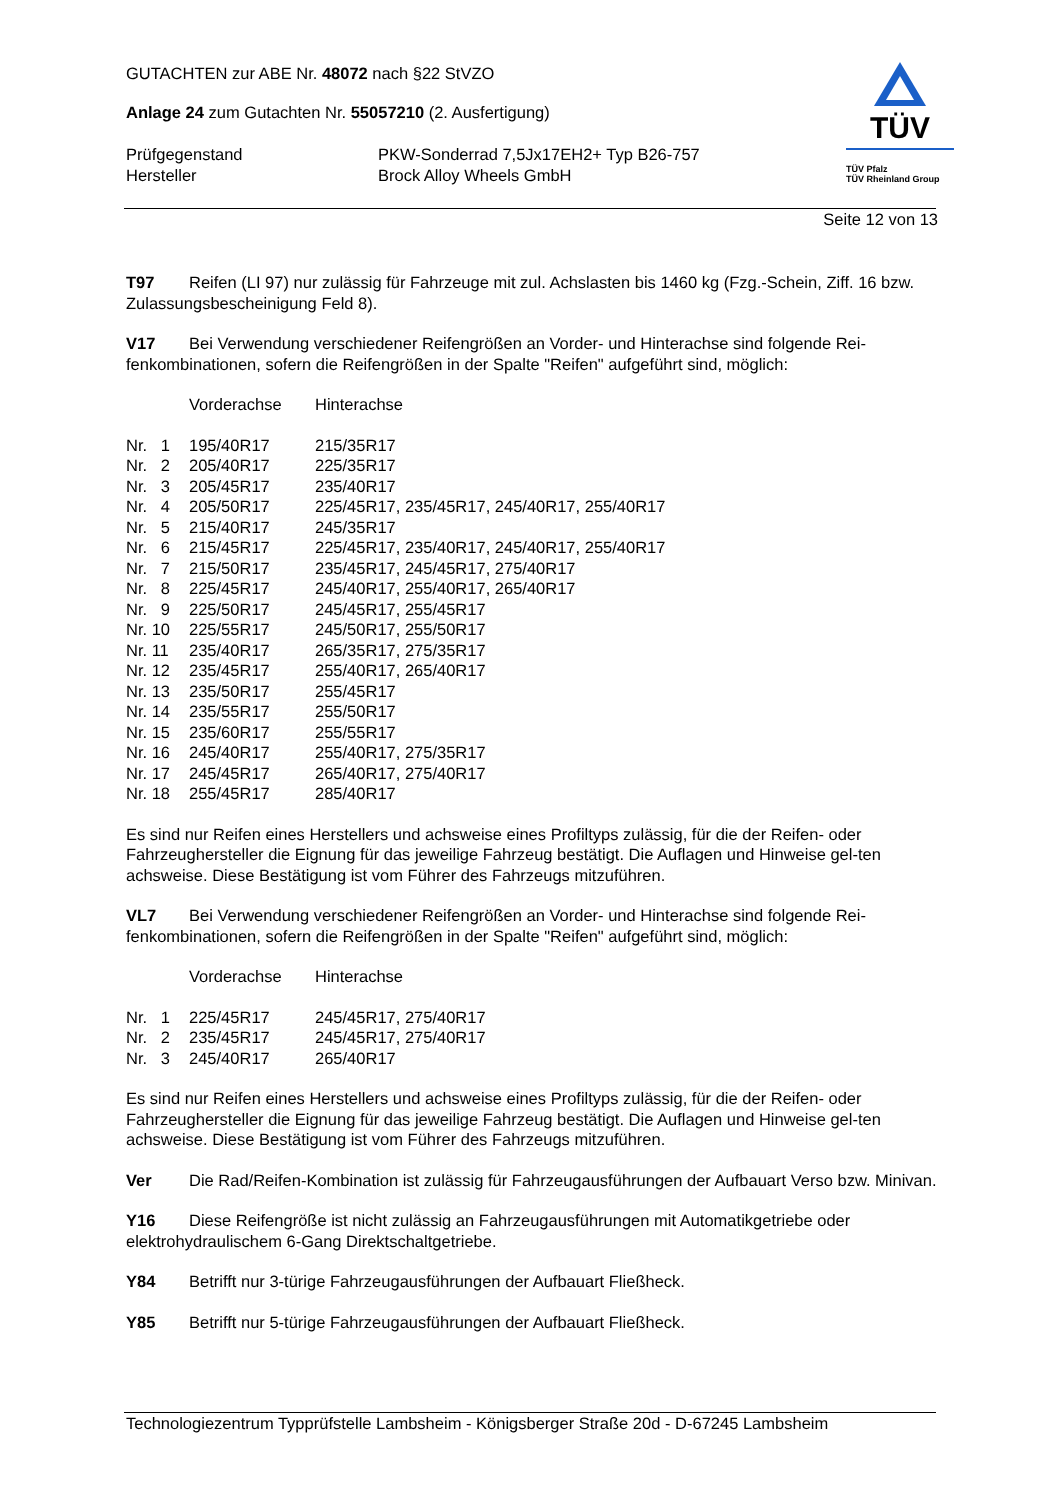GUTACHTEN zur ABE Nr. 48072 nach §22 StVZO
Anlage 24 zum Gutachten Nr. 55057210 (2. Ausfertigung)
| Prüfgegenstand | PKW-Sonderrad 7,5Jx17EH2+ Typ B26-757 |
| Hersteller | Brock Alloy Wheels GmbH |
TÜV
TÜV Pfalz
TÜV Rheinland Group
Seite 12 von 13
T97 Reifen (LI 97) nur zulässig für Fahrzeuge mit zul. Achslasten bis 1460 kg (Fzg.-Schein, Ziff. 16 bzw. Zulassungsbescheinigung Feld 8).
V17 Bei Verwendung verschiedener Reifengrößen an Vorder- und Hinterachse sind folgende Rei-fenkombinationen, sofern die Reifengrößen in der Spalte "Reifen" aufgeführt sind, möglich:
| | Vorderachse | Hinterachse |
| Nr. 1 | 195/40R17 | 215/35R17 |
| Nr. 2 | 205/40R17 | 225/35R17 |
| Nr. 3 | 205/45R17 | 235/40R17 |
| Nr. 4 | 205/50R17 | 225/45R17, 235/45R17, 245/40R17, 255/40R17 |
| Nr. 5 | 215/40R17 | 245/35R17 |
| Nr. 6 | 215/45R17 | 225/45R17, 235/40R17, 245/40R17, 255/40R17 |
| Nr. 7 | 215/50R17 | 235/45R17, 245/45R17, 275/40R17 |
| Nr. 8 | 225/45R17 | 245/40R17, 255/40R17, 265/40R17 |
| Nr. 9 | 225/50R17 | 245/45R17, 255/45R17 |
| Nr. 10 | 225/55R17 | 245/50R17, 255/50R17 |
| Nr. 11 | 235/40R17 | 265/35R17, 275/35R17 |
| Nr. 12 | 235/45R17 | 255/40R17, 265/40R17 |
| Nr. 13 | 235/50R17 | 255/45R17 |
| Nr. 14 | 235/55R17 | 255/50R17 |
| Nr. 15 | 235/60R17 | 255/55R17 |
| Nr. 16 | 245/40R17 | 255/40R17, 275/35R17 |
| Nr. 17 | 245/45R17 | 265/40R17, 275/40R17 |
| Nr. 18 | 255/45R17 | 285/40R17 |
Es sind nur Reifen eines Herstellers und achsweise eines Profiltyps zulässig, für die der Reifen- oder Fahrzeughersteller die Eignung für das jeweilige Fahrzeug bestätigt. Die Auflagen und Hinweise gel-ten achsweise. Diese Bestätigung ist vom Führer des Fahrzeugs mitzuführen.
VL7 Bei Verwendung verschiedener Reifengrößen an Vorder- und Hinterachse sind folgende Rei-fenkombinationen, sofern die Reifengrößen in der Spalte "Reifen" aufgeführt sind, möglich:
| | Vorderachse | Hinterachse |
| Nr. 1 | 225/45R17 | 245/45R17, 275/40R17 |
| Nr. 2 | 235/45R17 | 245/45R17, 275/40R17 |
| Nr. 3 | 245/40R17 | 265/40R17 |
Es sind nur Reifen eines Herstellers und achsweise eines Profiltyps zulässig, für die der Reifen- oder Fahrzeughersteller die Eignung für das jeweilige Fahrzeug bestätigt. Die Auflagen und Hinweise gel-ten achsweise. Diese Bestätigung ist vom Führer des Fahrzeugs mitzuführen.
Ver Die Rad/Reifen-Kombination ist zulässig für Fahrzeugausführungen der Aufbauart Verso bzw. Minivan.
Y16 Diese Reifengröße ist nicht zulässig an Fahrzeugausführungen mit Automatikgetriebe oder elektrohydraulischem 6-Gang Direktschaltgetriebe.
Y84 Betrifft nur 3-türige Fahrzeugausführungen der Aufbauart Fließheck.
Y85 Betrifft nur 5-türige Fahrzeugausführungen der Aufbauart Fließheck.
Technologiezentrum Typprüfstelle Lambsheim - Königsberger Straße 20d - D-67245 Lambsheim